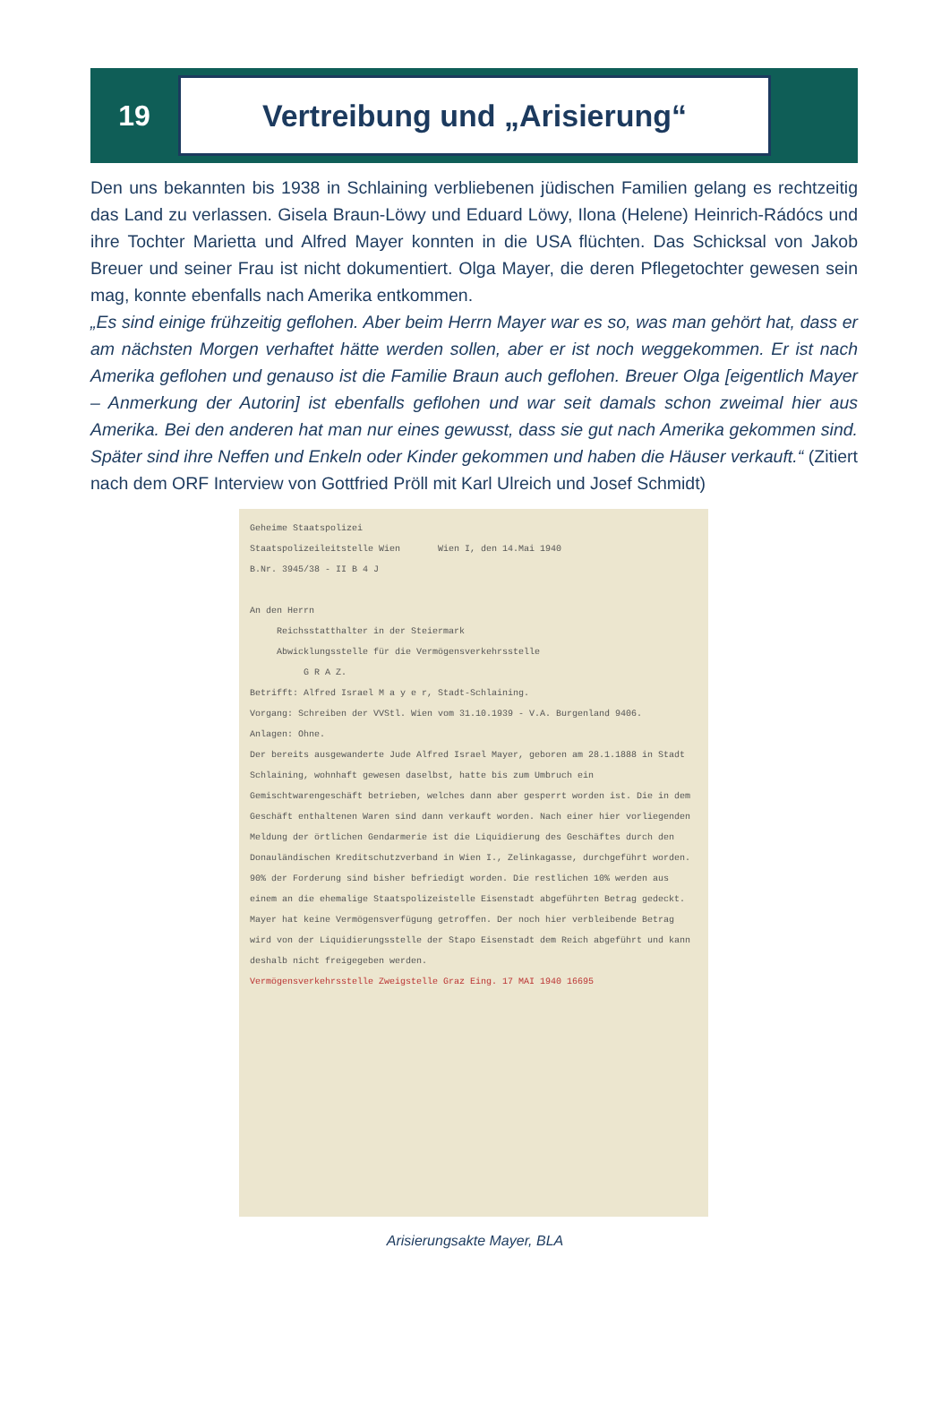19
Vertreibung und „Arisierung“
Den uns bekannten bis 1938 in Schlaining verbliebenen jüdischen Familien gelang es recht­zeitig das Land zu verlassen. Gisela Braun-Löwy und Eduard Löwy, Ilona (Helene) Heinrich-Rádócs und ihre Tochter Marietta und Alfred Mayer konnten in die USA flüchten. Das Schicksal von Jakob Breuer und seiner Frau ist nicht dokumentiert. Olga Mayer, die deren Pflegetochter gewesen sein mag, konnte ebenfalls nach Amerika entkommen.
„Es sind einige frühzeitig geflohen. Aber beim Herrn Mayer war es so, was man gehört hat, dass er am nächsten Morgen verhaftet hätte werden sollen, aber er ist noch weggekommen. Er ist nach Amerika geflohen und genauso ist die Familie Braun auch geflohen. Breuer Olga [eigentlich Mayer – Anmerkung der Autorin] ist ebenfalls geflohen und war seit damals schon zweimal hier aus Amerika. Bei den anderen hat man nur eines gewusst, dass sie gut nach Amerika gekommen sind. Später sind ihre Neffen und Enkeln oder Kinder gekommen und haben die Häuser verkauft.“ (Zitiert nach dem ORF Interview von Gottfried Pröll mit Karl Ulreich und Josef Schmidt)
Geheime Staatspolizei
Staatspolizeileitstelle Wien Wien I, den 14.Mai 1940
B.Nr. 3945/38 - II B 4 J
An den Herrn
Reichsstatthalter in der Steiermark
Abwicklungsstelle für die Vermögensverkehrsstelle
G R A Z.
Betrifft: Alfred Israel M a y e r, Stadt-Schlaining.
Vorgang: Schreiben der VVStl. Wien vom 31.10.1939 - V.A. Burgenland 9406.
Anlagen: Ohne.
Der bereits ausgewanderte Jude Alfred Israel Mayer, geboren am 28.1.1888 in Stadt Schlaining, wohnhaft gewesen daselbst, hatte bis zum Umbruch ein Gemischtwarengeschäft betrieben, welches dann aber gesperrt worden ist. Die in dem Geschäft enthaltenen Waren sind dann verkauft worden. Nach einer hier vorliegenden Meldung der örtlichen Gendarmerie ist die Liquidierung des Geschäftes durch den Donauländischen Kreditschutzverband in Wien I., Zelinkagasse, durchgeführt worden. 90% der Forderung sind bisher befriedigt worden. Die restlichen 10% werden aus einem an die ehemalige Staatspolizeistelle Eisenstadt abgeführten Betrag gedeckt.
Mayer hat keine Vermögensverfügung getroffen. Der noch hier verbleibende Betrag wird von der Liquidierungsstelle der Stapo Eisenstadt dem Reich abgeführt und kann deshalb nicht freigegeben werden.
Vermögensverkehrsstelle Zweigstelle Graz Eing. 17 MAI 1940 16695
Arisierungsakte Mayer, BLA